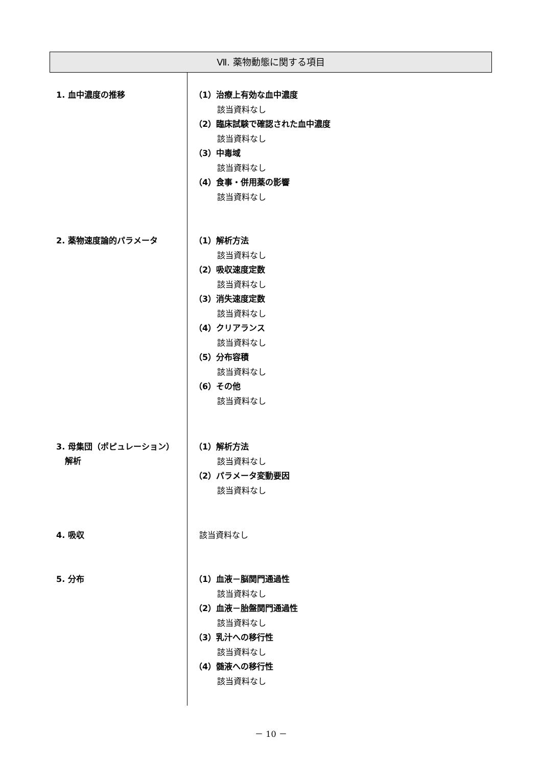Ⅶ. 薬物動態に関する項目
1. 血中濃度の推移
（1）治療上有効な血中濃度
該当資料なし
（2）臨床試験で確認された血中濃度
該当資料なし
（3）中毒域
該当資料なし
（4）食事・併用薬の影響
該当資料なし
2. 薬物速度論的パラメータ
（1）解析方法
該当資料なし
（2）吸収速度定数
該当資料なし
（3）消失速度定数
該当資料なし
（4）クリアランス
該当資料なし
（5）分布容積
該当資料なし
（6）その他
該当資料なし
3. 母集団（ポピュレーション）
解析
（1）解析方法
該当資料なし
（2）パラメータ変動要因
該当資料なし
4. 吸収
該当資料なし
5. 分布
（1）血液－脳関門通過性
該当資料なし
（2）血液－胎盤関門通過性
該当資料なし
（3）乳汁への移行性
該当資料なし
（4）髄液への移行性
該当資料なし
－ 10 －